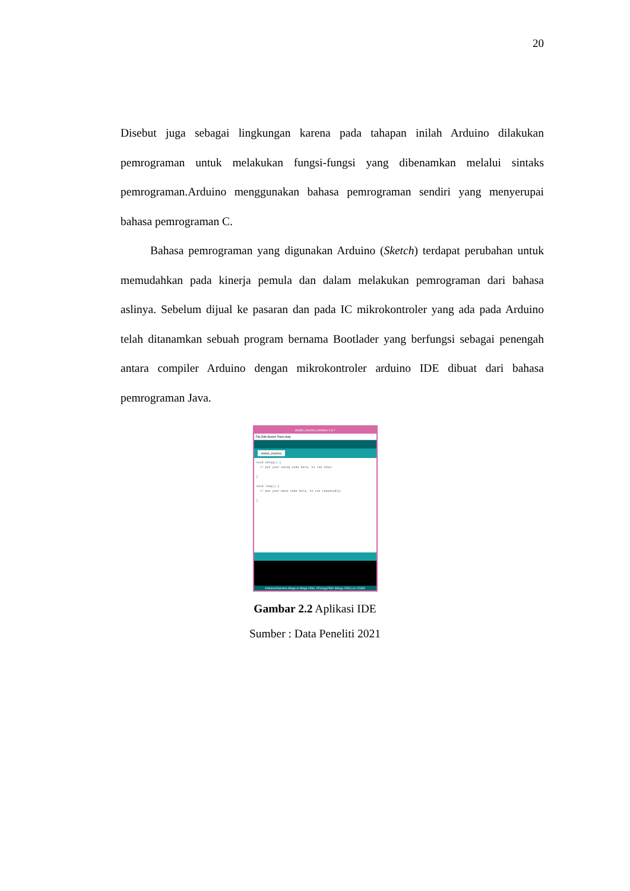20
Disebut juga sebagai lingkungan karena pada tahapan inilah Arduino dilakukan pemrograman untuk melakukan fungsi-fungsi yang dibenamkan melalui sintaks pemrograman.Arduino menggunakan bahasa pemrograman sendiri yang menyerupai bahasa pemrograman C.
Bahasa pemrograman yang digunakan Arduino (Sketch) terdapat perubahan untuk memudahkan pada kinerja pemula dan dalam melakukan pemrograman dari bahasa aslinya. Sebelum dijual ke pasaran dan pada IC mikrokontroler yang ada pada Arduino telah ditanamkan sebuah program bernama Bootlader yang berfungsi sebagai penengah antara compiler Arduino dengan mikrokontroler arduino IDE dibuat dari bahasa pemrograman Java.
sketch_mar16a | Arduino 1.6.7
File Edit Sketch Tools Help
sketch_mar16a
void setup() {
// put your setup code here, to run once:
}
void loop() {
// put your main code here, to run repeatedly:
}
Arduino/Genuino Mega or Mega 2560, ATmega2560 (Mega 2560) on COM3
Gambar 2.2 Aplikasi IDE
Sumber : Data Peneliti 2021